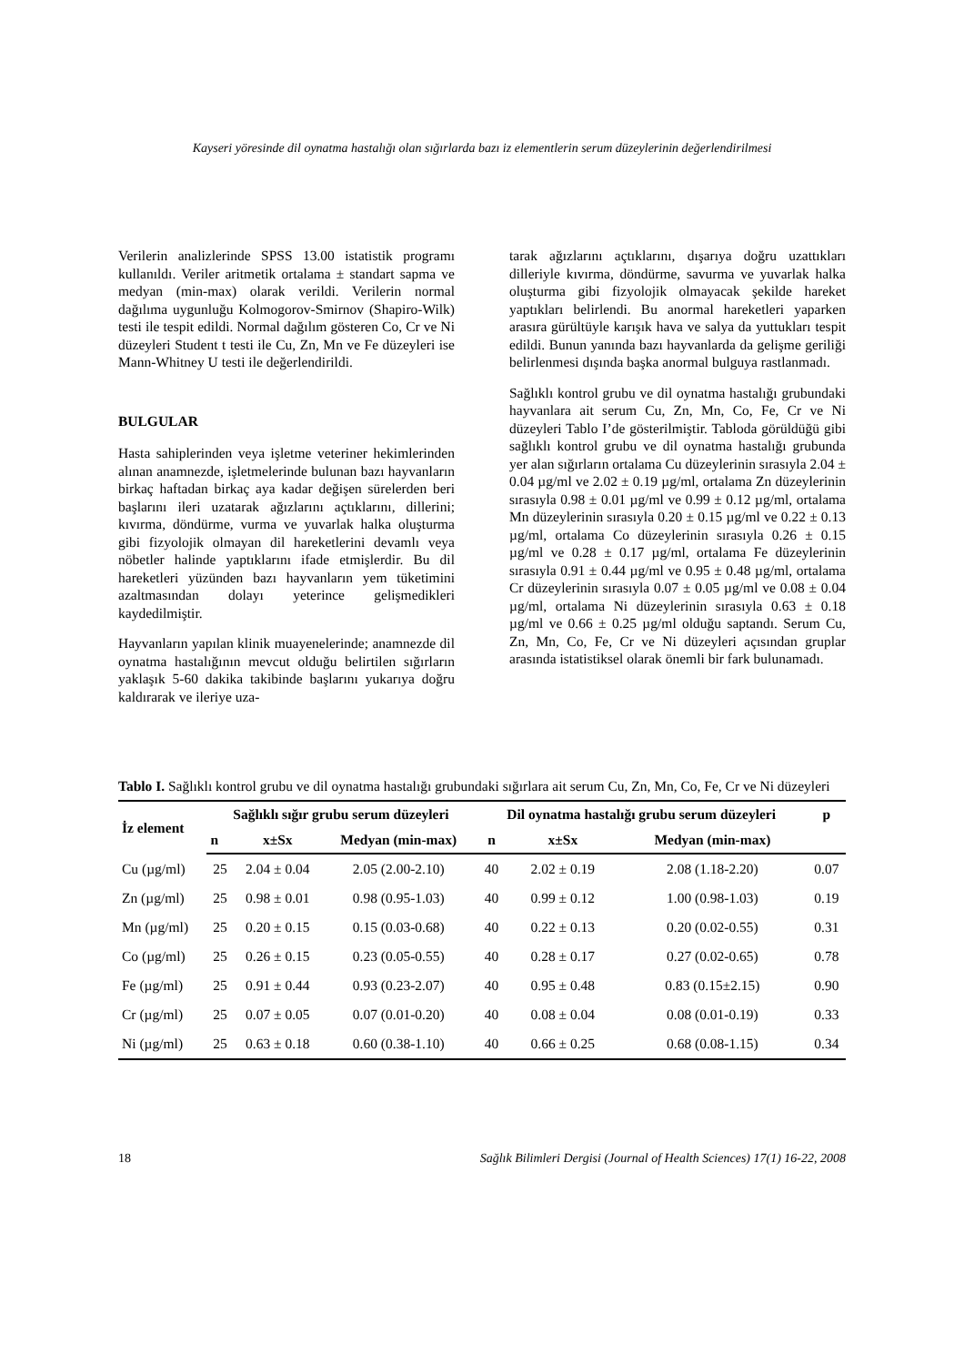Kayseri yöresinde dil oynatma hastalığı olan sığırlarda bazı iz elementlerin serum düzeylerinin değerlendirilmesi
Verilerin analizlerinde SPSS 13.00 istatistik programı kullanıldı. Veriler aritmetik ortalama ± standart sapma ve medyan (min-max) olarak verildi. Verilerin normal dağılıma uygunluğu Kolmogorov-Smirnov (Shapiro-Wilk) testi ile tespit edildi. Normal dağılım gösteren Co, Cr ve Ni düzeyleri Student t testi ile Cu, Zn, Mn ve Fe düzeyleri ise Mann-Whitney U testi ile değerlendirildi.
BULGULAR
Hasta sahiplerinden veya işletme veteriner hekimlerinden alınan anamnezde, işletmelerinde bulunan bazı hayvanların birkaç haftadan birkaç aya kadar değişen sürelerden beri başlarını ileri uzatarak ağızlarını açtıklarını, dillerini; kıvırma, döndürme, vurma ve yuvarlak halka oluşturma gibi fizyolojik olmayan dil hareketlerini devamlı veya nöbetler halinde yaptıklarını ifade etmişlerdir. Bu dil hareketleri yüzünden bazı hayvanların yem tüketimini azaltmasından dolayı yeterince gelişmedikleri kaydedilmiştir.
Hayvanların yapılan klinik muayenelerinde; anamnezde dil oynatma hastalığının mevcut olduğu belirtilen sığırların yaklaşık 5-60 dakika takibinde başlarını yukarıya doğru kaldırarak ve ileriye uza-
tarak ağızlarını açtıklarını, dışarıya doğru uzattıkları dilleriyle kıvırma, döndürme, savurma ve yuvarlak halka oluşturma gibi fizyolojik olmayacak şekilde hareket yaptıkları belirlendi. Bu anormal hareketleri yaparken arasıra gürültüyle karışık hava ve salya da yuttukları tespit edildi. Bunun yanında bazı hayvanlarda da gelişme geriliği belirlenmesi dışında başka anormal bulguya rastlanmadı.
Sağlıklı kontrol grubu ve dil oynatma hastalığı grubundaki hayvanlara ait serum Cu, Zn, Mn, Co, Fe, Cr ve Ni düzeyleri Tablo I’de gösterilmiştir. Tabloda görüldüğü gibi sağlıklı kontrol grubu ve dil oynatma hastalığı grubunda yer alan sığırların ortalama Cu düzeylerinin sırasıyla 2.04 ± 0.04 µg/ml ve 2.02 ± 0.19 µg/ml, ortalama Zn düzeylerinin sırasıyla 0.98 ± 0.01 µg/ml ve 0.99 ± 0.12 µg/ml, ortalama Mn düzeylerinin sırasıyla 0.20 ± 0.15 µg/ml ve 0.22 ± 0.13 µg/ml, ortalama Co düzeylerinin sırasıyla 0.26 ± 0.15 µg/ml ve 0.28 ± 0.17 µg/ml, ortalama Fe düzeylerinin sırasıyla 0.91 ± 0.44 µg/ml ve 0.95 ± 0.48 µg/ml, ortalama Cr düzeylerinin sırasıyla 0.07 ± 0.05 µg/ml ve 0.08 ± 0.04 µg/ml, ortalama Ni düzeylerinin sırasıyla 0.63 ± 0.18 µg/ml ve 0.66 ± 0.25 µg/ml olduğu saptandı. Serum Cu, Zn, Mn, Co, Fe, Cr ve Ni düzeyleri açısından gruplar arasında istatistiksel olarak önemli bir fark bulunamadı.
Tablo I. Sağlıklı kontrol grubu ve dil oynatma hastalığı grubundaki sığırlara ait serum Cu, Zn, Mn, Co, Fe, Cr ve Ni düzeyleri
| İz element | Sağlıklı sığır grubu serum düzeyleri | | | Dil oynatma hastalığı grubu serum düzeyleri | | | p |
| --- | --- | --- | --- | --- | --- | --- | --- |
| | n | x±Sx | Medyan (min-max) | n | x±Sx | Medyan (min-max) | |
| Cu (µg/ml) | 25 | 2.04 ± 0.04 | 2.05 (2.00-2.10) | 40 | 2.02 ± 0.19 | 2.08 (1.18-2.20) | 0.07 |
| Zn (µg/ml) | 25 | 0.98 ± 0.01 | 0.98 (0.95-1.03) | 40 | 0.99 ± 0.12 | 1.00 (0.98-1.03) | 0.19 |
| Mn (µg/ml) | 25 | 0.20 ± 0.15 | 0.15 (0.03-0.68) | 40 | 0.22 ± 0.13 | 0.20 (0.02-0.55) | 0.31 |
| Co (µg/ml) | 25 | 0.26 ± 0.15 | 0.23 (0.05-0.55) | 40 | 0.28 ± 0.17 | 0.27 (0.02-0.65) | 0.78 |
| Fe (µg/ml) | 25 | 0.91 ± 0.44 | 0.93 (0.23-2.07) | 40 | 0.95 ± 0.48 | 0.83 (0.15±2.15) | 0.90 |
| Cr (µg/ml) | 25 | 0.07 ± 0.05 | 0.07 (0.01-0.20) | 40 | 0.08 ± 0.04 | 0.08 (0.01-0.19) | 0.33 |
| Ni (µg/ml) | 25 | 0.63 ± 0.18 | 0.60 (0.38-1.10) | 40 | 0.66 ± 0.25 | 0.68 (0.08-1.15) | 0.34 |
18 Sağlık Bilimleri Dergisi (Journal of Health Sciences) 17(1) 16-22, 2008